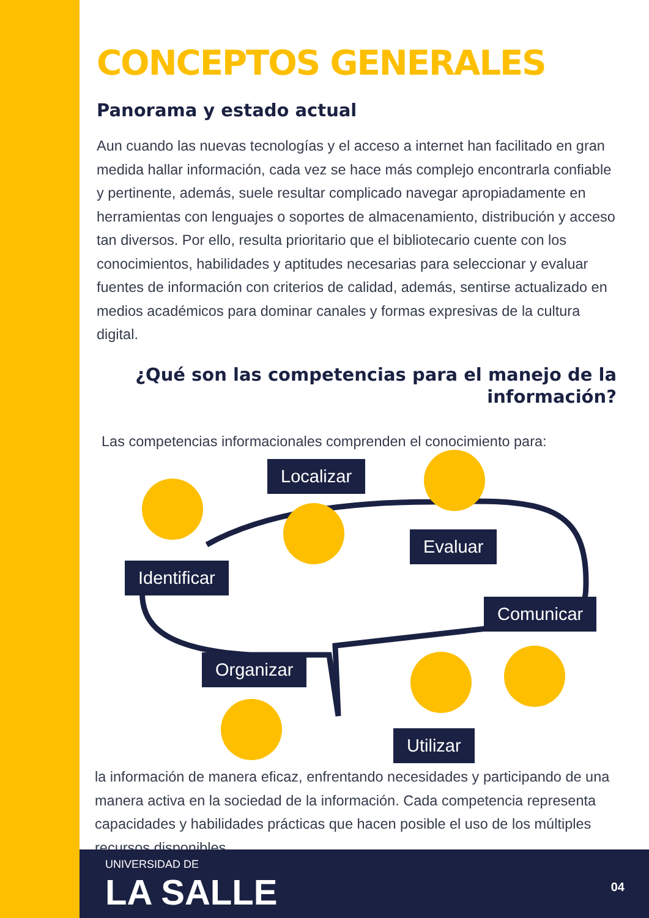CONCEPTOS GENERALES
Panorama y estado actual
Aun cuando las nuevas tecnologías y el acceso a internet han facilitado en gran medida hallar información, cada vez se hace más complejo encontrarla confiable y pertinente, además, suele resultar complicado navegar apropiadamente en herramientas con lenguajes o soportes de almacenamiento, distribución y acceso tan diversos. Por ello, resulta prioritario que el bibliotecario cuente con los conocimientos, habilidades y aptitudes necesarias para seleccionar y evaluar fuentes de información con criterios de calidad, además, sentirse actualizado en medios académicos para dominar canales y formas expresivas de la cultura digital.
¿Qué son las competencias para el manejo de la información?
Las competencias informacionales comprenden el conocimiento para:
Identificar
Localizar
Evaluar
Comunicar
Organizar
Utilizar
la información de manera eficaz, enfrentando necesidades y participando de una manera activa en la sociedad de la información. Cada competencia representa capacidades y habilidades prácticas que hacen posible el uso de los múltiples recursos disponibles.
UNIVERSIDAD DE
LA SALLE 04